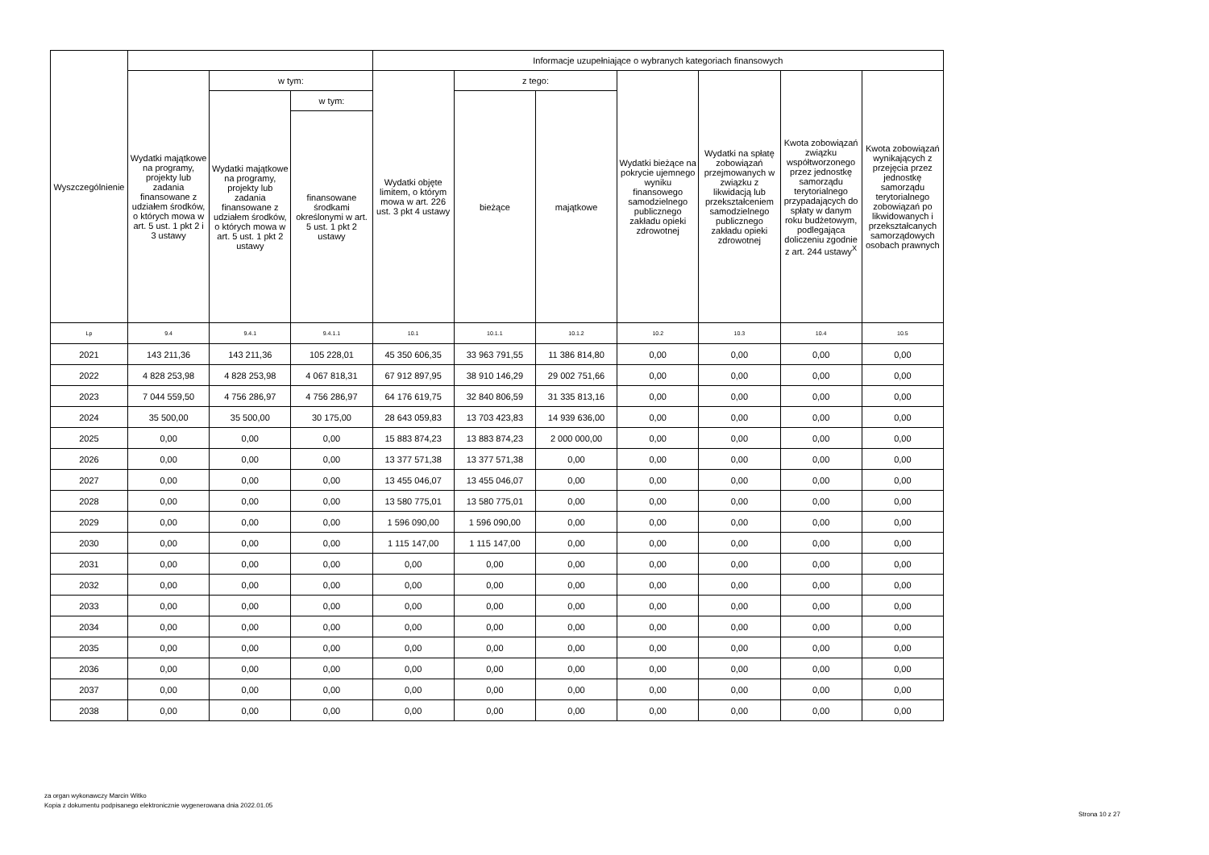| Wyszczególnienie | | | | Informacje uzupełniające o wybranych kategoriach finansowych | | | | | | |
| --- | --- | --- | --- | --- | --- | --- | --- | --- | --- | --- |
| | Wydatki majątkowe na programy, projekty lub zadania finansowane z udziałem środków, o których mowa w art. 5 ust. 1 pkt 2 i 3 ustawy | w tym: | | Wydatki objęte limitem, o którym mowa w art. 226 ust. 3 pkt 4 ustawy | z tego: | | Wydatki bieżące na pokrycie ujemnego wyniku finansowego samodzielnego publicznego zakładu opieki zdrowotnej | Wydatki na spłatę zobowiązań przejmowanych w związku z likwidacją lub przekształceniem samodzielnego publicznego zakładu opieki zdrowotnej | Kwota zobowiązań związku współtworzonego przez jednostkę samorządu terytorialnego przypadających do spłaty w danym roku budżetowym, podlegająca doliczeniu zgodnie z art. 244 ustawy<sup>X</sup> | Kwota zobowiązań wynikających z przejęcia przez jednostkę samorządu terytorialnego zobowiązań po likwidowanych i przekształcanych samorządowych osobach prawnych |
| | | Wydatki majątkowe na programy, projekty lub zadania finansowane z udziałem środków, o których mowa w art. 5 ust. 1 pkt 2 ustawy | w tym: | | bieżące | majątkowe | | | | |
| | | | finansowane środkami określonymi w art. 5 ust. 1 pkt 2 ustawy | | | | | | | |
| Lp | 9.4 | 9.4.1 | 9.4.1.1 | 10.1 | 10.1.1 | 10.1.2 | 10.2 | 10.3 | 10.4 | 10.5 |
| 2021 | 143 211,36 | 143 211,36 | 105 228,01 | 45 350 606,35 | 33 963 791,55 | 11 386 814,80 | 0,00 | 0,00 | 0,00 | 0,00 |
| 2022 | 4 828 253,98 | 4 828 253,98 | 4 067 818,31 | 67 912 897,95 | 38 910 146,29 | 29 002 751,66 | 0,00 | 0,00 | 0,00 | 0,00 |
| 2023 | 7 044 559,50 | 4 756 286,97 | 4 756 286,97 | 64 176 619,75 | 32 840 806,59 | 31 335 813,16 | 0,00 | 0,00 | 0,00 | 0,00 |
| 2024 | 35 500,00 | 35 500,00 | 30 175,00 | 28 643 059,83 | 13 703 423,83 | 14 939 636,00 | 0,00 | 0,00 | 0,00 | 0,00 |
| 2025 | 0,00 | 0,00 | 0,00 | 15 883 874,23 | 13 883 874,23 | 2 000 000,00 | 0,00 | 0,00 | 0,00 | 0,00 |
| 2026 | 0,00 | 0,00 | 0,00 | 13 377 571,38 | 13 377 571,38 | 0,00 | 0,00 | 0,00 | 0,00 | 0,00 |
| 2027 | 0,00 | 0,00 | 0,00 | 13 455 046,07 | 13 455 046,07 | 0,00 | 0,00 | 0,00 | 0,00 | 0,00 |
| 2028 | 0,00 | 0,00 | 0,00 | 13 580 775,01 | 13 580 775,01 | 0,00 | 0,00 | 0,00 | 0,00 | 0,00 |
| 2029 | 0,00 | 0,00 | 0,00 | 1 596 090,00 | 1 596 090,00 | 0,00 | 0,00 | 0,00 | 0,00 | 0,00 |
| 2030 | 0,00 | 0,00 | 0,00 | 1 115 147,00 | 1 115 147,00 | 0,00 | 0,00 | 0,00 | 0,00 | 0,00 |
| 2031 | 0,00 | 0,00 | 0,00 | 0,00 | 0,00 | 0,00 | 0,00 | 0,00 | 0,00 | 0,00 |
| 2032 | 0,00 | 0,00 | 0,00 | 0,00 | 0,00 | 0,00 | 0,00 | 0,00 | 0,00 | 0,00 |
| 2033 | 0,00 | 0,00 | 0,00 | 0,00 | 0,00 | 0,00 | 0,00 | 0,00 | 0,00 | 0,00 |
| 2034 | 0,00 | 0,00 | 0,00 | 0,00 | 0,00 | 0,00 | 0,00 | 0,00 | 0,00 | 0,00 |
| 2035 | 0,00 | 0,00 | 0,00 | 0,00 | 0,00 | 0,00 | 0,00 | 0,00 | 0,00 | 0,00 |
| 2036 | 0,00 | 0,00 | 0,00 | 0,00 | 0,00 | 0,00 | 0,00 | 0,00 | 0,00 | 0,00 |
| 2037 | 0,00 | 0,00 | 0,00 | 0,00 | 0,00 | 0,00 | 0,00 | 0,00 | 0,00 | 0,00 |
| 2038 | 0,00 | 0,00 | 0,00 | 0,00 | 0,00 | 0,00 | 0,00 | 0,00 | 0,00 | 0,00 |
za organ wykonawczy Marcin Witko
Kopia z dokumentu podpisanego elektronicznie wygenerowana dnia 2022.01.05
Strona 10 z 27